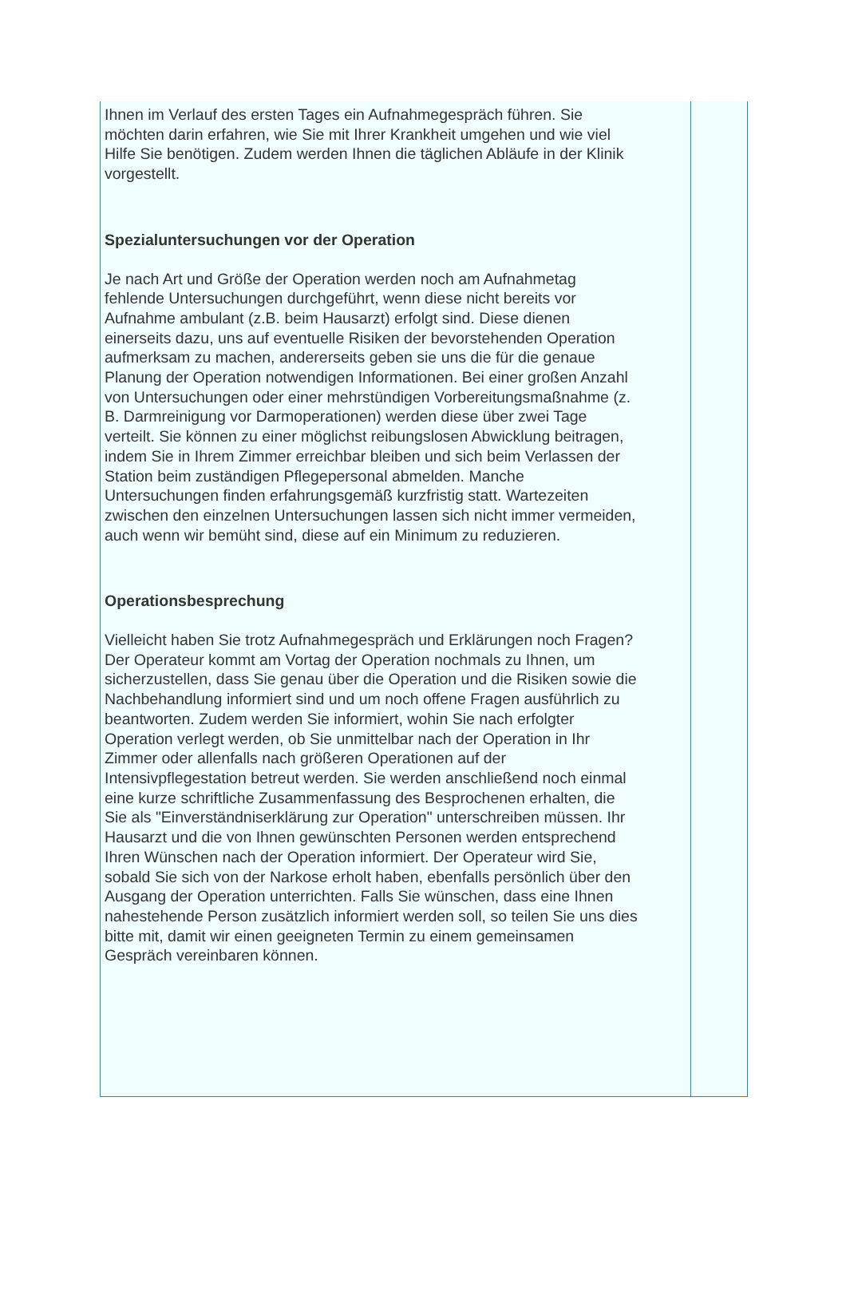Ihnen im Verlauf des ersten Tages ein Aufnahmegespräch führen. Sie möchten darin erfahren, wie Sie mit Ihrer Krankheit umgehen und wie viel Hilfe Sie benötigen. Zudem werden Ihnen die täglichen Abläufe in der Klinik vorgestellt.
Spezialuntersuchungen vor der Operation
Je nach Art und Größe der Operation werden noch am Aufnahmetag fehlende Untersuchungen durchgeführt, wenn diese nicht bereits vor Aufnahme ambulant (z.B. beim Hausarzt) erfolgt sind. Diese dienen einerseits dazu, uns auf eventuelle Risiken der bevorstehenden Operation aufmerksam zu machen, andererseits geben sie uns die für die genaue Planung der Operation notwendigen Informationen. Bei einer großen Anzahl von Untersuchungen oder einer mehrstündigen Vorbereitungsmaßnahme (z. B. Darmreinigung vor Darmoperationen) werden diese über zwei Tage verteilt. Sie können zu einer möglichst reibungslosen Abwicklung beitragen, indem Sie in Ihrem Zimmer erreichbar bleiben und sich beim Verlassen der Station beim zuständigen Pflegepersonal abmelden. Manche Untersuchungen finden erfahrungsgemäß kurzfristig statt. Wartezeiten zwischen den einzelnen Untersuchungen lassen sich nicht immer vermeiden, auch wenn wir bemüht sind, diese auf ein Minimum zu reduzieren.
Operationsbesprechung
Vielleicht haben Sie trotz Aufnahmegespräch und Erklärungen noch Fragen? Der Operateur kommt am Vortag der Operation nochmals zu Ihnen, um sicherzustellen, dass Sie genau über die Operation und die Risiken sowie die Nachbehandlung informiert sind und um noch offene Fragen ausführlich zu beantworten. Zudem werden Sie informiert, wohin Sie nach erfolgter Operation verlegt werden, ob Sie unmittelbar nach der Operation in Ihr Zimmer oder allenfalls nach größeren Operationen auf der Intensivpflegestation betreut werden. Sie werden anschließend noch einmal eine kurze schriftliche Zusammenfassung des Besprochenen erhalten, die Sie als "Einverständniserklärung zur Operation" unterschreiben müssen. Ihr Hausarzt und die von Ihnen gewünschten Personen werden entsprechend Ihren Wünschen nach der Operation informiert. Der Operateur wird Sie, sobald Sie sich von der Narkose erholt haben, ebenfalls persönlich über den Ausgang der Operation unterrichten. Falls Sie wünschen, dass eine Ihnen nahestehende Person zusätzlich informiert werden soll, so teilen Sie uns dies bitte mit, damit wir einen geeigneten Termin zu einem gemeinsamen Gespräch vereinbaren können.